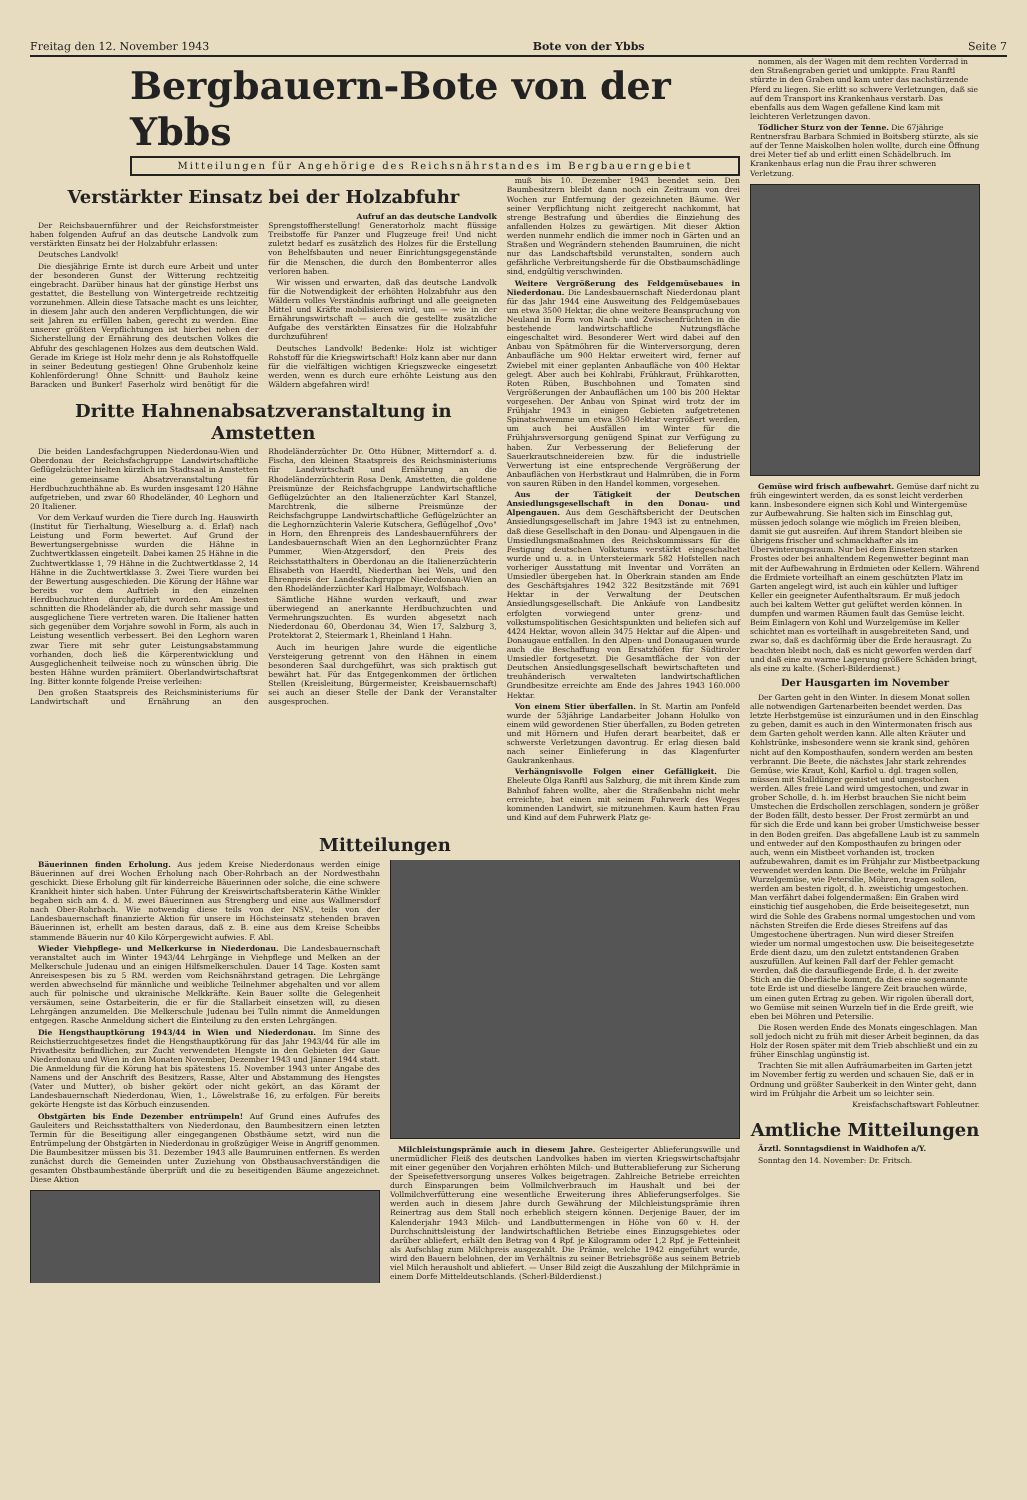Freitag den 12. November 1943 Bote von der Ybbs Seite 7
Bergbauern-Bote von der Ybbs
Mitteilungen für Angehörige des Reichsnährstandes im Bergbauerngebiet
Verstärkter Einsatz bei der Holzabfuhr
Aufruf an das deutsche Landvolk
Der Reichsbauernführer und der Reichsforstmeister haben folgenden Aufruf an das deutsche Landvolk zum verstärkten Einsatz bei der Holzabfuhr erlassen:
Deutsches Landvolk!
Die diesjährige Ernte ist durch eure Arbeit und unter der besonderen Gunst der Witterung rechtzeitig eingebracht. Darüber hinaus hat der günstige Herbst uns gestattet, die Bestellung von Wintergetreide rechtzeitig vorzunehmen. Allein diese Tatsache macht es uns leichter, in diesem Jahr auch den anderen Verpflichtungen, die wir seit Jahren zu erfüllen haben, gerecht zu werden. Eine unserer größten Verpflichtungen ist hierbei neben der Sicherstellung der Ernährung des deutschen Volkes die Abfuhr des geschlagenen Holzes aus dem deutschen Wald. Gerade im Kriege ist Holz mehr denn je als Rohstoffquelle in seiner Bedeutung gestiegen! Ohne Grubenholz keine Kohlenförderung! Ohne Schnitt- und Bauholz keine Baracken und Bunker! Faserholz wird benötigt für die Sprengstoffherstellung! Generatorholz macht flüssige Treibstoffe für Panzer und Flugzeuge frei! Und nicht zuletzt bedarf es zusätzlich des Holzes für die Erstellung von Behelfsbauten und neuer Einrichtungsgegenstände für die Menschen, die durch den Bombenterror alles verloren haben.
Wir wissen und erwarten, daß das deutsche Landvolk für die Notwendigkeit der erhöhten Holzabfuhr aus den Wäldern volles Verständnis aufbringt und alle geeigneten Mittel und Kräfte mobilisieren wird, um — wie in der Ernährungswirtschaft — auch die gestellte zusätzliche Aufgabe des verstärkten Einsatzes für die Holzabfuhr durchzuführen!
Deutsches Landvolk! Bedenke: Holz ist wichtiger Rohstoff für die Kriegswirtschaft! Holz kann aber nur dann für die vielfältigen wichtigen Kriegszwecke eingesetzt werden, wenn es durch eure erhöhte Leistung aus den Wäldern abgefahren wird!
Dritte Hahnenabsatzveranstaltung in Amstetten
Die beiden Landesfachgruppen Niederdonau-Wien und Oberdonau der Reichsfachgruppe Landwirtschaftliche Geflügelzüchter hielten kürzlich im Stadtsaal in Amstetten eine gemeinsame Absatzveranstaltung für Herdbuchzuchthähne ab. Es wurden insgesamt 120 Hähne aufgetrieben, und zwar 60 Rhodeländer, 40 Leghorn und 20 Italiener.
Vor dem Verkauf wurden die Tiere durch Ing. Hauswirth (Institut für Tierhaltung, Wieselburg a. d. Erlaf) nach Leistung und Form bewertet. Auf Grund der Bewertungsergebnisse wurden die Hähne in Zuchtwertklassen eingeteilt. Dabei kamen 25 Hähne in die Zuchtwertklasse 1, 79 Hähne in die Zuchtwertklasse 2, 14 Hähne in die Zuchtwertklasse 3. Zwei Tiere wurden bei der Bewertung ausgeschieden. Die Körung der Hähne war bereits vor dem Auftrieb in den einzelnen Herdbuchzuchten durchgeführt worden. Am besten schnitten die Rhodeländer ab, die durch sehr massige und ausgeglichene Tiere vertreten waren. Die Italiener hatten sich gegenüber dem Vorjahre sowohl in Form, als auch in Leistung wesentlich verbessert. Bei den Leghorn waren zwar Tiere mit sehr guter Leistungsabstammung vorhanden, doch ließ die Körperentwicklung und Ausgeglichenheit teilweise noch zu wünschen übrig. Die besten Hähne wurden prämiiert. Oberlandwirtschaftsrat Ing. Bitter konnte folgende Preise verleihen:
Den großen Staatspreis des Reichsministeriums für Landwirtschaft und Ernährung an den Rhodeländerzüchter Dr. Otto Hübner, Mitterndorf a. d. Fischa, den kleinen Staatspreis des Reichsministeriums für Landwirtschaft und Ernährung an die Rhodeländerzüchterin Rosa Denk, Amstetten, die goldene Preismünze der Reichsfachgruppe Landwirtschaftliche Geflügelzüchter an den Italienerzüchter Karl Stanzel, Marchtrenk, die silberne Preismünze der Reichsfachgruppe Landwirtschaftliche Geflügelzüchter an die Leghornzüchterin Valerie Kutschera, Geflügelhof „Ovo" in Horn, den Ehrenpreis des Landesbauernführers der Landesbauernschaft Wien an den Leghornzüchter Franz Pummer, Wien-Atzgersdorf, den Preis des Reichsstatthalters in Oberdonau an die Italienerzüchterin Elisabeth von Haerdtl, Niederthan bei Wels, und den Ehrenpreis der Landesfachgruppe Niederdonau-Wien an den Rhodeländerzüchter Karl Halbmayr, Wolfsbach.
Sämtliche Hähne wurden verkauft, und zwar überwiegend an anerkannte Herdbuchzuchten und Vermehrungszuchten. Es wurden abgesetzt nach Niederdonau 60, Oberdonau 34, Wien 17, Salzburg 3, Protektorat 2, Steiermark 1, Rheinland 1 Hahn.
Auch im heurigen Jahre wurde die eigentliche Versteigerung getrennt von den Hähnen in einem besonderen Saal durchgeführt, was sich praktisch gut bewährt hat. Für das Entgegenkommen der örtlichen Stellen (Kreisleitung, Bürgermeister, Kreisbauernschaft) sei auch an dieser Stelle der Dank der Veranstalter ausgesprochen.
muß bis 10. Dezember 1943 beendet sein. Den Baumbesitzern bleibt dann noch ein Zeitraum von drei Wochen zur Entfernung der gezeichneten Bäume. Wer seiner Verpflichtung nicht zeitgerecht nachkommt, hat strenge Bestrafung und überdies die Einziehung des anfallenden Holzes zu gewärtigen. Mit dieser Aktion werden nunmehr endlich die immer noch in Gärten und an Straßen und Wegrändern stehenden Baumruinen, die nicht nur das Landschaftsbild verunstalten, sondern auch gefährliche Verbreitungsherde für die Obstbaumschädlinge sind, endgültig verschwinden.
Weitere Vergrößerung des Feldgemüsebaues in Niederdonau. Die Landesbauernschaft Niederdonau plant für das Jahr 1944 eine Ausweitung des Feldgemüsebaues um etwa 3500 Hektar, die ohne weitere Beanspruchung von Neuland in Form von Nach- und Zwischenfrüchten in die bestehende landwirtschaftliche Nutzungsfläche eingeschaltet wird. Besonderer Wert wird dabei auf den Anbau von Spätmöhren für die Winterversorgung, deren Anbaufläche um 900 Hektar erweitert wird, ferner auf Zwiebel mit einer geplanten Anbaufläche von 400 Hektar gelegt. Aber auch bei Kohlrabi, Frühkraut, Frühkarotten, Roten Rüben, Buschbohnen und Tomaten sind Vergrößerungen der Anbauflächen um 100 bis 200 Hektar vorgesehen. Der Anbau von Spinat wird trotz der im Frühjahr 1943 in einigen Gebieten aufgetretenen Spinatschwemme um etwa 350 Hektar vergrößert werden, um auch bei Ausfällen im Winter für die Frühjahrsversorgung genügend Spinat zur Verfügung zu haben. Zur Verbesserung der Belieferung der Sauerkrautschneidereien bzw. für die industrielle Verwertung ist eine entsprechende Vergrößerung der Anbauflächen von Herbstkraut und Halmrüben, die in Form von sauren Rüben in den Handel kommen, vorgesehen.
Aus der Tätigkeit der Deutschen Ansiedlungsgesellschaft in den Donau- und Alpengauen. Aus dem Geschäftsbericht der Deutschen Ansiedlungsgesellschaft im Jahre 1943 ist zu entnehmen, daß diese Gesellschaft in den Donau- und Alpengauen in die Umsiedlungsmaßnahmen des Reichskommissars für die Festigung deutschen Volkstums verstärkt eingeschaltet wurde und u. a. in Untersteiermark 582 Hofstellen nach vorheriger Ausstattung mit Inventar und Vorräten an Umsiedler übergeben hat. In Oberkrain standen am Ende des Geschäftsjahres 1942 322 Besitzstände mit 7691 Hektar in der Verwaltung der Deutschen Ansiedlungsgesellschaft. Die Ankäufe von Landbesitz erfolgten vorwiegend unter grenz- und volkstumspolitischen Gesichtspunkten und beliefen sich auf 4424 Hektar, wovon allein 3475 Hektar auf die Alpen- und Donaugaue entfallen. In den Alpen- und Donaugauen wurde auch die Beschaffung von Ersatzhöfen für Südtiroler Umsiedler fortgesetzt. Die Gesamtfläche der von der Deutschen Ansiedlungsgesellschaft bewirtschafteten und treuhänderisch verwalteten landwirtschaftlichen Grundbesitze erreichte am Ende des Jahres 1943 160.000 Hektar.
Von einem Stier überfallen. In St. Martin am Ponfeld wurde der 53jährige Landarbeiter Johann Holulko von einem wild gewordenen Stier überfallen, zu Boden getreten und mit Hörnern und Hufen derart bearbeitet, daß er schwerste Verletzungen davontrug. Er erlag diesen bald nach seiner Einlieferung in das Klagenfurter Gaukrankenhaus.
Verhängnisvolle Folgen einer Gefälligkeit. Die Eheleute Olga Ranftl aus Salzburg, die mit ihrem Kinde zum Bahnhof fahren wollte, aber die Straßenbahn nicht mehr erreichte, bat einen mit seinem Fuhrwerk des Weges kommenden Landwirt, sie mitzunehmen. Kaum hatten Frau und Kind auf dem Fuhrwerk Platz ge-
Mitteilungen
Bäuerinnen finden Erholung. Aus jedem Kreise Niederdonaus werden einige Bäuerinnen auf drei Wochen Erholung nach Ober-Rohrbach an der Nordwestbahn geschickt. Diese Erholung gilt für kinderreiche Bäuerinnen oder solche, die eine schwere Krankheit hinter sich haben. Unter Führung der Kreiswirtschaftsberaterin Käthe Winkler begaben sich am 4. d. M. zwei Bäuerinnen aus Strengberg und eine aus Wallmersdorf nach Ober-Rohrbach. Wie notwendig diese teils von der NSV., teils von der Landesbauernschaft finanzierte Aktion für unsere im Höchsteinsatz stehenden braven Bäuerinnen ist, erhellt am besten daraus, daß z. B. eine aus dem Kreise Scheibbs stammende Bäuerin nur 40 Kilo Körpergewicht aufwies. F. Abl.
Wieder Viehpflege- und Melkerkurse in Niederdonau. Die Landesbauernschaft veranstaltet auch im Winter 1943/44 Lehrgänge in Viehpflege und Melken an der Melkerschule Judenau und an einigen Hilfsmelkerschulen. Dauer 14 Tage. Kosten samt Anreisespesen bis zu 5 RM. werden vom Reichsnährstand getragen. Die Lehrgänge werden abwechselnd für männliche und weibliche Teilnehmer abgehalten und vor allem auch für polnische und ukrainische Melkkräfte. Kein Bauer sollte die Gelegenheit versäumen, seine Ostarbeiterin, die er für die Stallarbeit einsetzen will, zu diesen Lehrgängen anzumelden. Die Melkerschule Judenau bei Tulln nimmt die Anmeldungen entgegen. Rasche Anmeldung sichert die Einteilung zu den ersten Lehrgängen.
Die Hengsthauptkörung 1943/44 in Wien und Niederdonau. Im Sinne des Reichstierzuchtgesetzes findet die Hengsthauptkörung für das Jahr 1943/44 für alle im Privatbesitz befindlichen, zur Zucht verwendeten Hengste in den Gebieten der Gaue Niederdonau und Wien in den Monaten November, Dezember 1943 und Jänner 1944 statt. Die Anmeldung für die Körung hat bis spätestens 15. November 1943 unter Angabe des Namens und der Anschrift des Besitzers, Rasse, Alter und Abstammung des Hengstes (Vater und Mutter), ob bisher gekört oder nicht gekört, an das Köramt der Landesbauernschaft Niederdonau, Wien, 1., Löwelstraße 16, zu erfolgen. Für bereits gekörte Hengste ist das Körbuch einzusenden.
Obstgärten bis Ende Dezember entrümpeln! Auf Grund eines Aufrufes des Gauleiters und Reichsstatthalters von Niederdonau, den Baumbesitzern einen letzten Termin für die Beseitigung aller eingegangenen Obstbäume setzt, wird nun die Entrümpelung der Obstgärten in Niederdonau in großzügiger Weise in Angriff genommen. Die Baumbesitzer müssen bis 31. Dezember 1943 alle Baumruinen entfernen. Es werden zunächst durch die Gemeinden unter Zuziehung von Obstbausachverständigen die gesamten Obstbaumbestände überprüft und die zu beseitigenden Bäume angezeichnet. Diese Aktion
Milchleistungsprämie auch in diesem Jahre. Gesteigerter Ablieferungswille und unermüdlicher Fleiß des deutschen Landvolkes haben im vierten Kriegswirtschaftsjahr mit einer gegenüber den Vorjahren erhöhten Milch- und Butterablieferung zur Sicherung der Speisefettversorgung unseres Volkes beigetragen. Zahlreiche Betriebe erreichten durch Einsparungen beim Vollmilchverbrauch im Haushalt und bei der Vollmilchverfütterung eine wesentliche Erweiterung ihres Ablieferungserfolges. Sie werden auch in diesem Jahre durch Gewährung der Milchleistungsprämie ihren Reinertrag aus dem Stall noch erheblich steigern können. Derjenige Bauer, der im Kalenderjahr 1943 Milch- und Landbuttermengen in Höhe von 60 v. H. der Durchschnittsleistung der landwirtschaftlichen Betriebe eines Einzugsgebietes oder darüber abliefert, erhält den Betrag von 4 Rpf. je Kilogramm oder 1,2 Rpf. je Fetteinheit als Aufschlag zum Milchpreis ausgezahlt. Die Prämie, welche 1942 eingeführt wurde, wird den Bauern belohnen, der im Verhältnis zu seiner Betriebsgröße aus seinem Betrieb viel Milch herausholt und abliefert. — Unser Bild zeigt die Auszahlung der Milchprämie in einem Dorfe Mitteldeutschlands. (Scherl-Bilderdienst.)
nommen, als der Wagen mit dem rechten Vorderrad in den Straßengraben geriet und umkippte. Frau Ranftl stürzte in den Graben und kam unter das nachstürzende Pferd zu liegen. Sie erlitt so schwere Verletzungen, daß sie auf dem Transport ins Krankenhaus verstarb. Das ebenfalls aus dem Wagen gefallene Kind kam mit leichteren Verletzungen davon.
Tödlicher Sturz von der Tenne. Die 67jährige Rentnersfrau Barbara Schmied in Boitsberg stürzte, als sie auf der Tenne Maiskolben holen wollte, durch eine Öffnung drei Meter tief ab und erlitt einen Schädelbruch. Im Krankenhaus erlag nun die Frau ihrer schweren Verletzung.
Gemüse wird frisch aufbewahrt. Gemüse darf nicht zu früh eingewintert werden, da es sonst leicht verderben kann. Insbesondere eignen sich Kohl und Wintergemüse zur Aufbewahrung. Sie halten sich im Einschlag gut, müssen jedoch solange wie möglich im Freien bleiben, damit sie gut ausreifen. Auf ihrem Standort bleiben sie übrigens frischer und schmackhafter als im Überwinterungsraum. Nur bei dem Einsetzen starken Frostes oder bei anhaltendem Regenwetter beginnt man mit der Aufbewahrung in Erdmieten oder Kellern. Während die Erdmiete vorteilhaft an einem geschützten Platz im Garten angelegt wird, ist auch ein kühler und luftiger Keller ein geeigneter Aufenthaltsraum. Er muß jedoch auch bei kaltem Wetter gut gelüftet werden können. In dumpfen und warmen Räumen fault das Gemüse leicht. Beim Einlagern von Kohl und Wurzelgemüse im Keller schichtet man es vorteilhaft in ausgebreiteten Sand, und zwar so, daß es dachförmig über die Erde herausragt. Zu beachten bleibt noch, daß es nicht geworfen werden darf und daß eine zu warme Lagerung größere Schäden bringt, als eine zu kalte. (Scherl-Bilderdienst.)
Der Hausgarten im November
Der Garten geht in den Winter. In diesem Monat sollen alle notwendigen Gartenarbeiten beendet werden. Das letzte Herbstgemüse ist einzuräumen und in den Einschlag zu geben, damit es auch in den Wintermonaten frisch aus dem Garten geholt werden kann. Alle alten Kräuter und Kohlstrünke, insbesondere wenn sie krank sind, gehören nicht auf den Komposthaufen, sondern werden am besten verbrannt. Die Beete, die nächstes Jahr stark zehrendes Gemüse, wie Kraut, Kohl, Karfiol u. dgl. tragen sollen, müssen mit Stalldünger gemistet und umgestochen werden. Alles freie Land wird umgestochen, und zwar in grober Scholle, d. h. im Herbst brauchen Sie nicht beim Umstechen die Erdschollen zerschlagen, sondern je größer der Boden fällt, desto besser. Der Frost zermürbt an und für sich die Erde und kann bei grober Umstichweise besser in den Boden greifen. Das abgefallene Laub ist zu sammeln und entweder auf den Komposthaufen zu bringen oder auch, wenn ein Mistbeet vorhanden ist, trocken aufzubewahren, damit es im Frühjahr zur Mistbeetpackung verwendet werden kann. Die Beete, welche im Frühjahr Wurzelgemüse, wie Petersilie, Möhren, tragen sollen, werden am besten rigolt, d. h. zweistichig umgestochen. Man verfährt dabei folgendermaßen: Ein Graben wird einstichig tief ausgehoben, die Erde beiseitegesetzt, nun wird die Sohle des Grabens normal umgestochen und vom nächsten Streifen die Erde dieses Streifens auf das Umgestochene übertragen. Nun wird dieser Streifen wieder um normal umgestochen usw. Die beiseitegesetzte Erde dient dazu, um den zuletzt entstandenen Graben auszufüllen. Auf keinen Fall darf der Fehler gemacht werden, daß die daraufliegende Erde, d. h. der zweite Stich an die Oberfläche kommt, da dies eine sogenannte tote Erde ist und dieselbe längere Zeit brauchen würde, um einen guten Ertrag zu geben. Wir rigolen überall dort, wo Gemüse mit seinen Wurzeln tief in die Erde greift, wie eben bei Möhren und Petersilie.
Die Rosen werden Ende des Monats eingeschlagen. Man soll jedoch nicht zu früh mit dieser Arbeit beginnen, da das Holz der Rosen später mit dem Trieb abschließt und ein zu früher Einschlag ungünstig ist.
Trachten Sie mit allen Aufräumarbeiten im Garten jetzt im November fertig zu werden und schauen Sie, daß er in Ordnung und größter Sauberkeit in den Winter geht, dann wird im Frühjahr die Arbeit um so leichter sein.
Kreisfachschaftswart Fohleutner.
Amtliche Mitteilungen
Ärztl. Sonntagsdienst in Waidhofen a/Y.
Sonntag den 14. November: Dr. Fritsch.